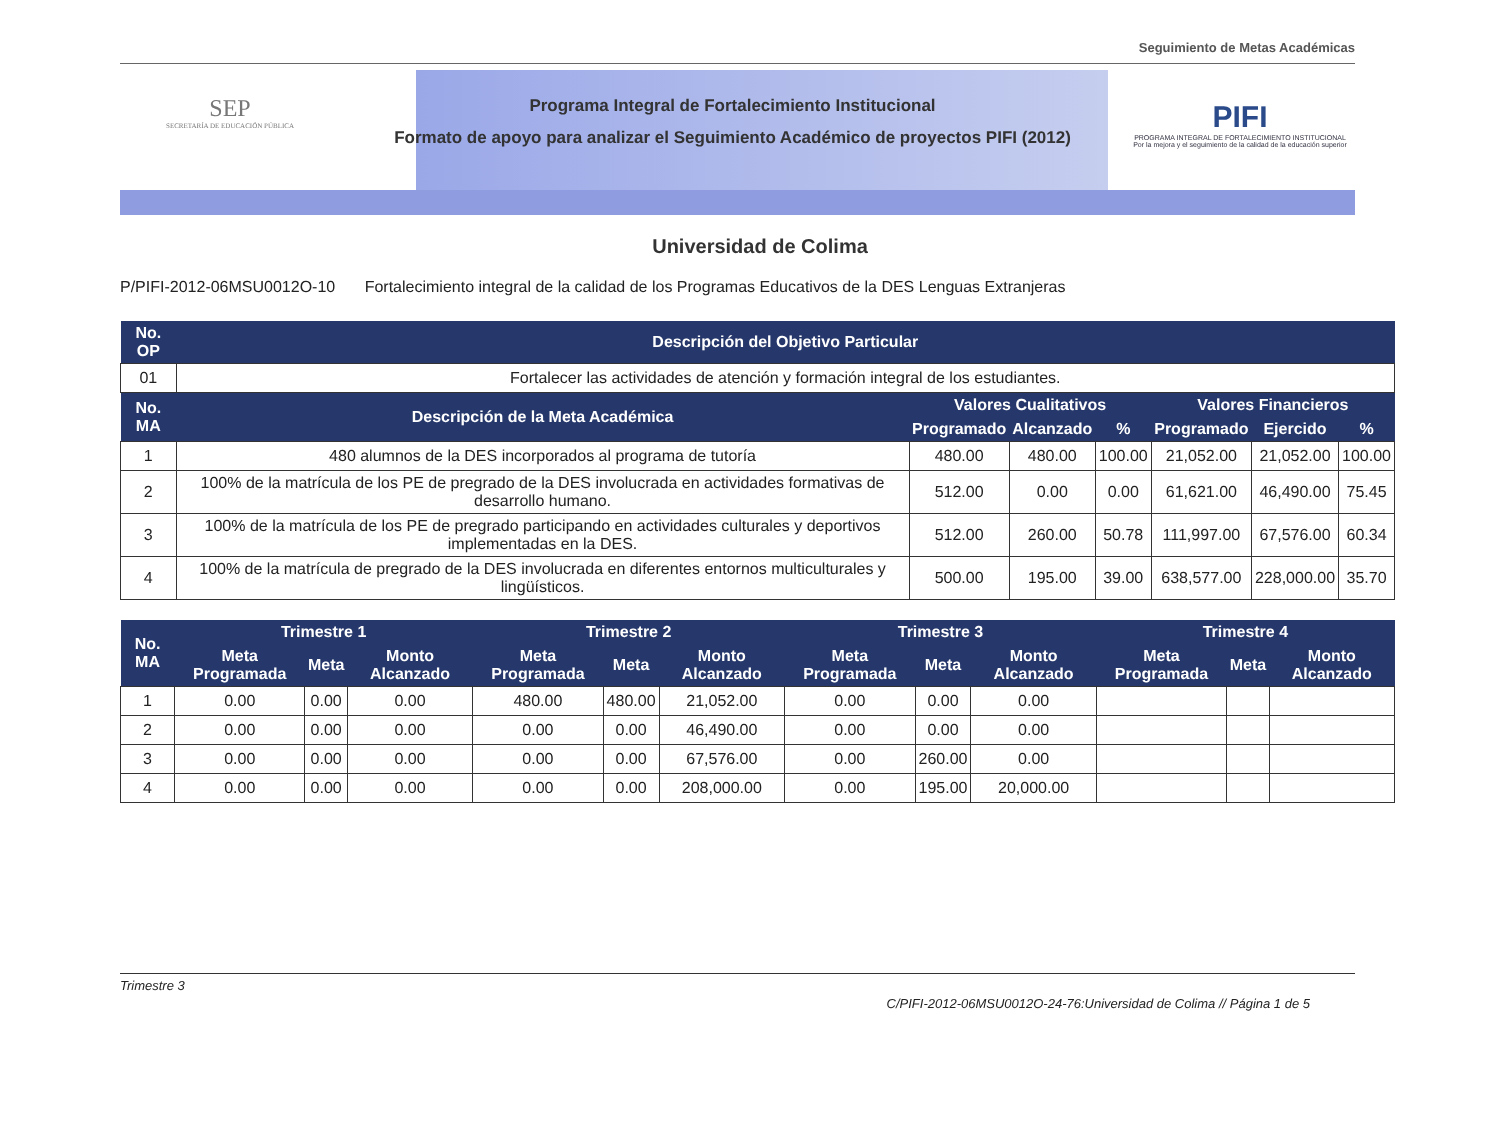Seguimiento de Metas Académicas
SEP
SECRETARÍA DE EDUCACIÓN PÚBLICA
Programa Integral de Fortalecimiento Institucional
Formato de apoyo para analizar el Seguimiento Académico de proyectos PIFI (2012)
PIFI
PROGRAMA INTEGRAL DE FORTALECIMIENTO INSTITUCIONAL
Por la mejora y el seguimiento de la calidad de la educación superior
Universidad de Colima
P/PIFI-2012-06MSU0012O-10 Fortalecimiento integral de la calidad de los Programas Educativos de la DES Lenguas Extranjeras
| No. OP | Descripción del Objetivo Particular | | | | | | |
| --- | --- | --- | --- | --- | --- | --- | --- |
| 01 | Fortalecer las actividades de atención y formación integral de los estudiantes. | | | | | | |
| No. MA | Descripción de la Meta Académica | Valores Cualitativos | | | Valores Financieros | | |
| | | Programado | Alcanzado | % | Programado | Ejercido | % |
| 1 | 480 alumnos de la DES incorporados al programa de tutoría | 480.00 | 480.00 | 100.00 | 21,052.00 | 21,052.00 | 100.00 |
| 2 | 100% de la matrícula de los PE de pregrado de la DES involucrada en actividades formativas de desarrollo humano. | 512.00 | 0.00 | 0.00 | 61,621.00 | 46,490.00 | 75.45 |
| 3 | 100% de la matrícula de los PE de pregrado participando en actividades culturales y deportivos implementadas en la DES. | 512.00 | 260.00 | 50.78 | 111,997.00 | 67,576.00 | 60.34 |
| 4 | 100% de la matrícula de pregrado de la DES involucrada en diferentes entornos multiculturales y lingüísticos. | 500.00 | 195.00 | 39.00 | 638,577.00 | 228,000.00 | 35.70 |
| No. MA | Trimestre 1 | | | Trimestre 2 | | | Trimestre 3 | | | Trimestre 4 | | |
| --- | --- | --- | --- | --- | --- | --- | --- | --- | --- | --- | --- | --- |
| | Meta Programada | Meta | Monto Alcanzado | Meta Programada | Meta | Monto Alcanzado | Meta Programada | Meta | Monto Alcanzado | Meta Programada | Meta | Monto Alcanzado |
| 1 | 0.00 | 0.00 | 0.00 | 480.00 | 480.00 | 21,052.00 | 0.00 | 0.00 | 0.00 | | | |
| 2 | 0.00 | 0.00 | 0.00 | 0.00 | 0.00 | 46,490.00 | 0.00 | 0.00 | 0.00 | | | |
| 3 | 0.00 | 0.00 | 0.00 | 0.00 | 0.00 | 67,576.00 | 0.00 | 260.00 | 0.00 | | | |
| 4 | 0.00 | 0.00 | 0.00 | 0.00 | 0.00 | 208,000.00 | 0.00 | 195.00 | 20,000.00 | | | |
Trimestre 3 C/PIFI-2012-06MSU0012O-24-76:Universidad de Colima // Página 1 de 5